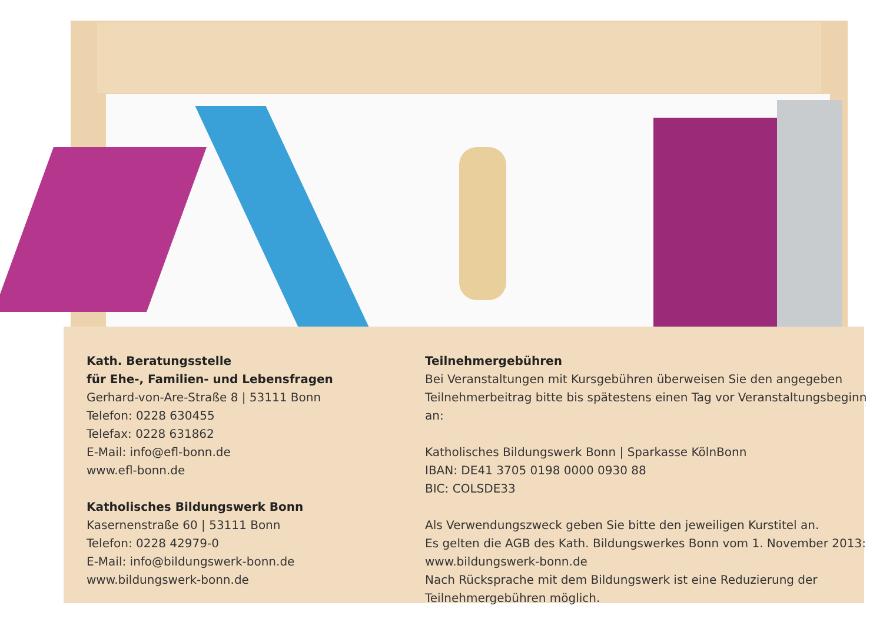Kath. Beratungsstelle
für Ehe-, Familien- und Lebensfragen
Gerhard-von-Are-Straße 8 | 53111 Bonn
Telefon: 0228 630455
Telefax: 0228 631862
E-Mail: info@efl-bonn.de
www.efl-bonn.de
Katholisches Bildungswerk Bonn
Kasernenstraße 60 | 53111 Bonn
Telefon: 0228 42979-0
E-Mail: info@bildungswerk-bonn.de
www.bildungswerk-bonn.de
Teilnehmergebühren
Bei Veranstaltungen mit Kursgebühren überweisen Sie den angegeben Teilnehmerbeitrag bitte bis spätestens einen Tag vor Veranstaltungsbeginn an:
Katholisches Bildungswerk Bonn | Sparkasse KölnBonn
IBAN: DE41 3705 0198 0000 0930 88
BIC: COLSDE33
Als Verwendungszweck geben Sie bitte den jeweiligen Kurstitel an.
Es gelten die AGB des Kath. Bildungswerkes Bonn vom 1. November 2013:
www.bildungswerk-bonn.de
Nach Rücksprache mit dem Bildungswerk ist eine Reduzierung der Teilnehmergebühren möglich.